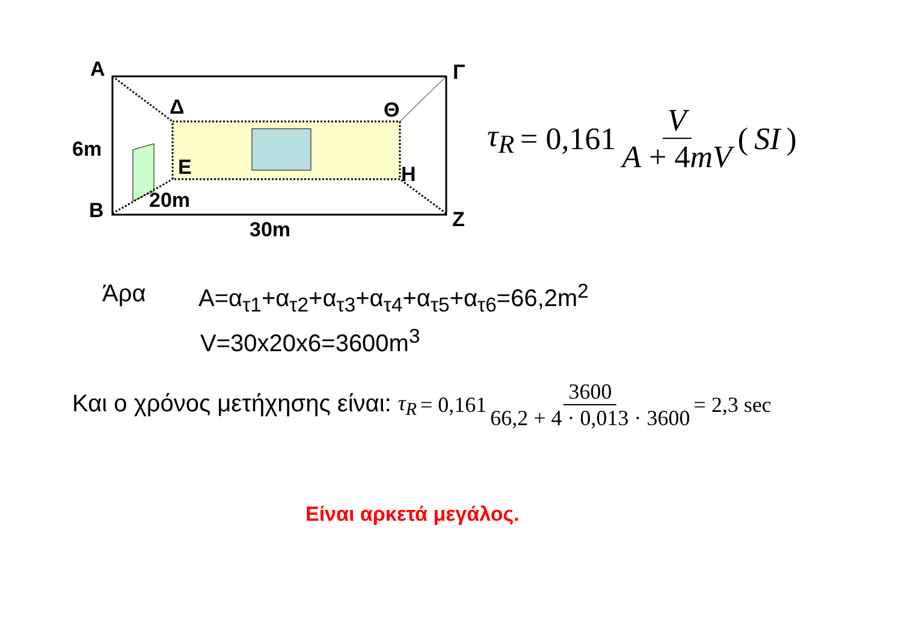Α Γ
Δ Θ
6m
Ε Η
20m
Β Ζ
30m
τ<sub>R</sub> = 0,161 V A + 4mV (SI)
Άρα
A=α<sub>τ1</sub>+α<sub>τ2</sub>+α<sub>τ3</sub>+α<sub>τ4</sub>+α<sub>τ5</sub>+α<sub>τ6</sub>=66,2m<sup>2</sup>
V=30x20x6=3600m<sup>3</sup>
Και ο χρόνος μετήχησης είναι: τ<sub>R</sub> = 0,161 3600 66,2 + 4 · 0,013 · 3600 = 2,3 sec
Είναι αρκετά μεγάλος.